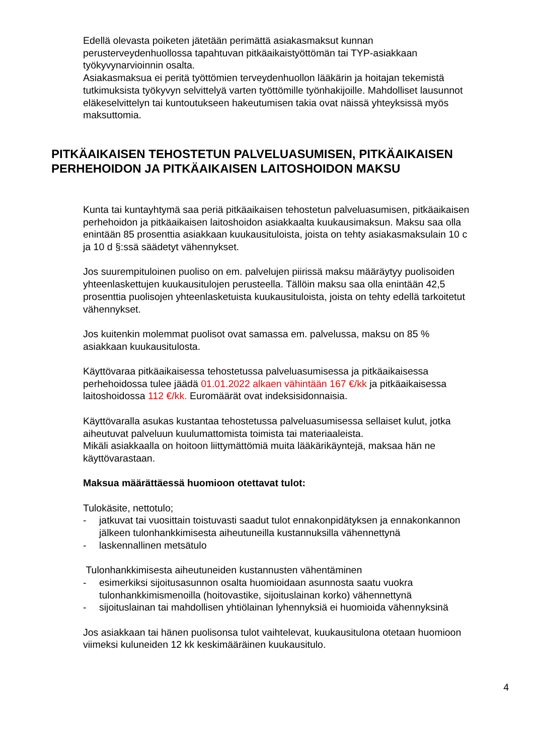Edellä olevasta poiketen jätetään perimättä asiakasmaksut kunnan perusterveydenhuollossa tapahtuvan pitkäaikaistyöttömän tai TYP-asiakkaan työkyvynarvioinnin osalta.
Asiakasmaksua ei peritä työttömien terveydenhuollon lääkärin ja hoitajan tekemistä tutkimuksista työkyvyn selvittelyä varten työttömille työnhakijoille. Mahdolliset lausunnot eläkeselvittelyn tai kuntoutukseen hakeutumisen takia ovat näissä yhteyksissä myös maksuttomia.
PITKÄAIKAISEN TEHOSTETUN PALVELUASUMISEN, PITKÄAIKAISEN PERHEHOIDON JA PITKÄAIKAISEN LAITOSHOIDON MAKSU
Kunta tai kuntayhtymä saa periä pitkäaikaisen tehostetun palveluasumisen, pitkäaikaisen perhehoidon ja pitkäaikaisen laitoshoidon asiakkaalta kuukausimaksun. Maksu saa olla enintään 85 prosenttia asiakkaan kuukausituloista, joista on tehty asiakasmaksulain 10 c ja 10 d §:ssä säädetyt vähennykset.
Jos suurempituloinen puoliso on em. palvelujen piirissä maksu määräytyy puolisoiden yhteenlaskettujen kuukausitulojen perusteella. Tällöin maksu saa olla enintään 42,5 prosenttia puolisojen yhteenlasketuista kuukausituloista, joista on tehty edellä tarkoitetut vähennykset.
Jos kuitenkin molemmat puolisot ovat samassa em. palvelussa, maksu on 85 % asiakkaan kuukausitulosta.
Käyttövaraa pitkäaikaisessa tehostetussa palveluasumisessa ja pitkäaikaisessa perhehoidossa tulee jäädä 01.01.2022 alkaen vähintään 167 €/kk ja pitkäaikaisessa laitoshoidossa 112 €/kk. Euromäärät ovat indeksisidonnaisia.
Käyttövaralla asukas kustantaa tehostetussa palveluasumisessa sellaiset kulut, jotka aiheutuvat palveluun kuulumattomista toimista tai materiaaleista.
Mikäli asiakkaalla on hoitoon liittymättömiä muita lääkärikäyntejä, maksaa hän ne käyttövarastaan.
Maksua määrättäessä huomioon otettavat tulot:
Tulokäsite, nettotulo;
- jatkuvat tai vuosittain toistuvasti saadut tulot ennakonpidätyksen ja ennakonkannon jälkeen tulonhankkimisesta aiheutuneilla kustannuksilla vähennettynä
- laskennallinen metsätulo
Tulonhankkimisesta aiheutuneiden kustannusten vähentäminen
- esimerkiksi sijoitusasunnon osalta huomioidaan asunnosta saatu vuokra tulonhankkimismenoilla (hoitovastike, sijoituslainan korko) vähennettynä
- sijoituslainan tai mahdollisen yhtiölainan lyhennyksiä ei huomioida vähennyksinä
Jos asiakkaan tai hänen puolisonsa tulot vaihtelevat, kuukausitulona otetaan huomioon viimeksi kuluneiden 12 kk keskimääräinen kuukausitulo.
4